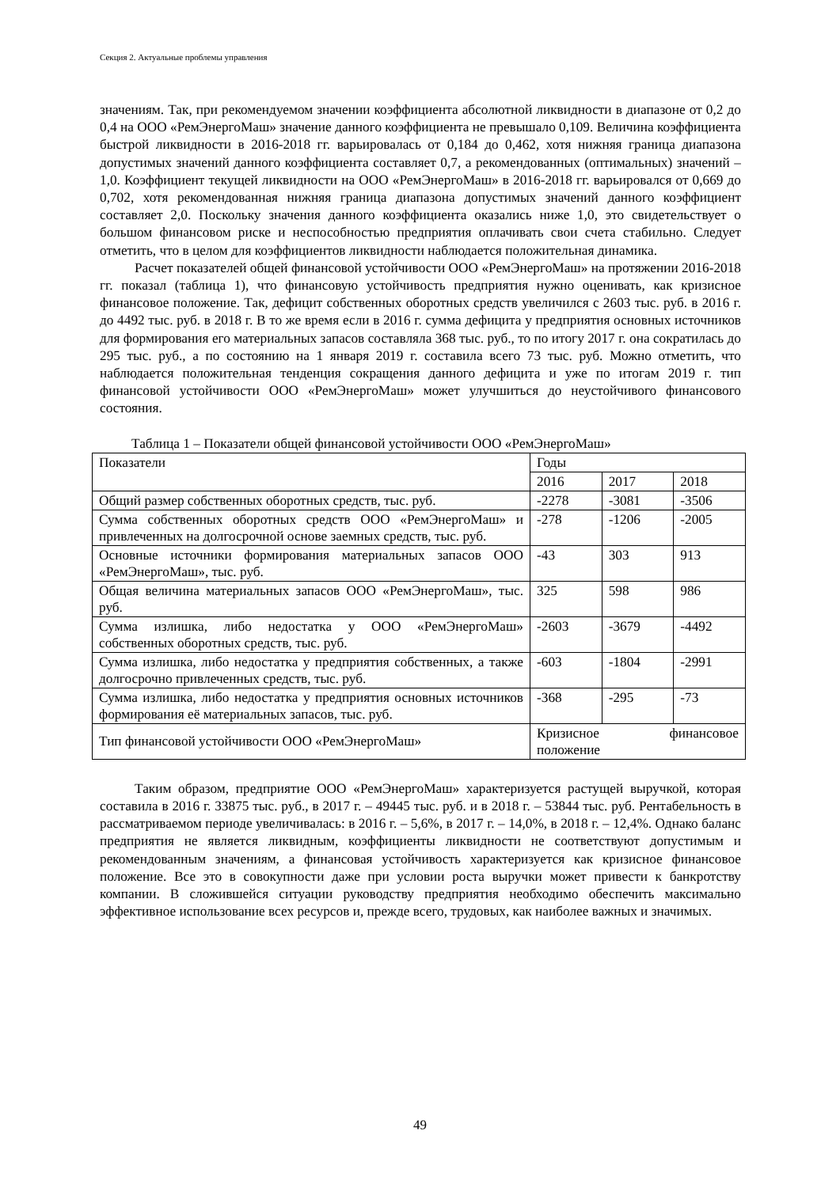Секция 2. Актуальные проблемы управления
значениям. Так, при рекомендуемом значении коэффициента абсолютной ликвидности в диапазоне от 0,2 до 0,4 на ООО «РемЭнергоМаш» значение данного коэффициента не превышало 0,109. Величина коэффициента быстрой ликвидности в 2016-2018 гг. варьировалась от 0,184 до 0,462, хотя нижняя граница диапазона допустимых значений данного коэффициента составляет 0,7, а рекомендованных (оптимальных) значений – 1,0. Коэффициент текущей ликвидности на ООО «РемЭнергоМаш» в 2016-2018 гг. варьировался от 0,669 до 0,702, хотя рекомендованная нижняя граница диапазона допустимых значений данного коэффициент составляет 2,0. Поскольку значения данного коэффициента оказались ниже 1,0, это свидетельствует о большом финансовом риске и неспособностью предприятия оплачивать свои счета стабильно. Следует отметить, что в целом для коэффициентов ликвидности наблюдается положительная динамика.
Расчет показателей общей финансовой устойчивости ООО «РемЭнергоМаш» на протяжении 2016-2018 гг. показал (таблица 1), что финансовую устойчивость предприятия нужно оценивать, как кризисное финансовое положение. Так, дефицит собственных оборотных средств увеличился с 2603 тыс. руб. в 2016 г. до 4492 тыс. руб. в 2018 г. В то же время если в 2016 г. сумма дефицита у предприятия основных источников для формирования его материальных запасов составляла 368 тыс. руб., то по итогу 2017 г. она сократилась до 295 тыс. руб., а по состоянию на 1 января 2019 г. составила всего 73 тыс. руб. Можно отметить, что наблюдается положительная тенденция сокращения данного дефицита и уже по итогам 2019 г. тип финансовой устойчивости ООО «РемЭнергоМаш» может улучшиться до неустойчивого финансового состояния.
Таблица 1 – Показатели общей финансовой устойчивости ООО «РемЭнергоМаш»
| Показатели | Годы | | |
| | 2016 | 2017 | 2018 |
| Общий размер собственных оборотных средств, тыс. руб. | -2278 | -3081 | -3506 |
| Сумма собственных оборотных средств ООО «РемЭнергоМаш» и привлеченных на долгосрочной основе заемных средств, тыс. руб. | -278 | -1206 | -2005 |
| Основные источники формирования материальных запасов ООО «РемЭнергоМаш», тыс. руб. | -43 | 303 | 913 |
| Общая величина материальных запасов ООО «РемЭнергоМаш», тыс. руб. | 325 | 598 | 986 |
| Сумма излишка, либо недостатка у ООО «РемЭнергоМаш» собственных оборотных средств, тыс. руб. | -2603 | -3679 | -4492 |
| Сумма излишка, либо недостатка у предприятия собственных, а также долгосрочно привлеченных средств, тыс. руб. | -603 | -1804 | -2991 |
| Сумма излишка, либо недостатка у предприятия основных источников формирования её материальных запасов, тыс. руб. | -368 | -295 | -73 |
| Тип финансовой устойчивости ООО «РемЭнергоМаш» | Кризисное финансовое положение | | |
Таким образом, предприятие ООО «РемЭнергоМаш» характеризуется растущей выручкой, которая составила в 2016 г. 33875 тыс. руб., в 2017 г. – 49445 тыс. руб. и в 2018 г. – 53844 тыс. руб. Рентабельность в рассматриваемом периоде увеличивалась: в 2016 г. – 5,6%, в 2017 г. – 14,0%, в 2018 г. – 12,4%. Однако баланс предприятия не является ликвидным, коэффициенты ликвидности не соответствуют допустимым и рекомендованным значениям, а финансовая устойчивость характеризуется как кризисное финансовое положение. Все это в совокупности даже при условии роста выручки может привести к банкротству компании. В сложившейся ситуации руководству предприятия необходимо обеспечить максимально эффективное использование всех ресурсов и, прежде всего, трудовых, как наиболее важных и значимых.
49